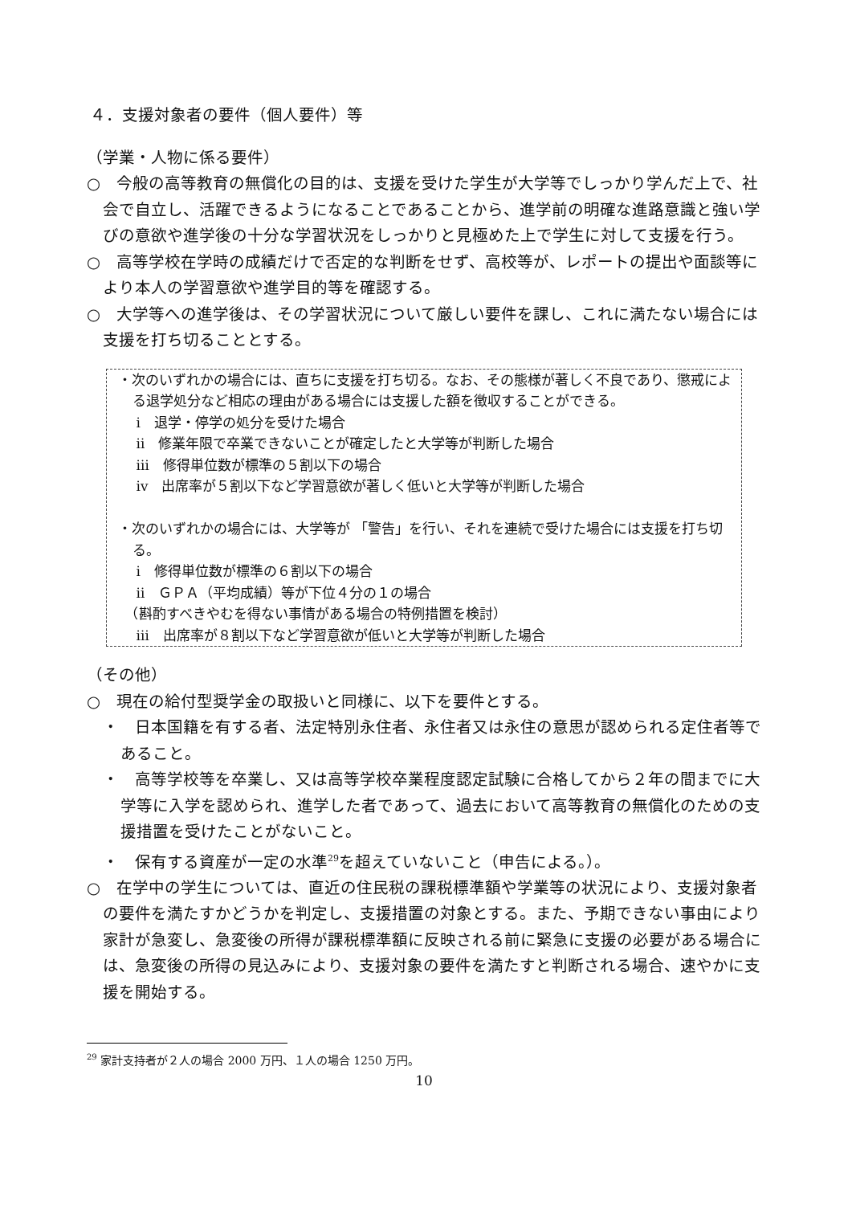４．支援対象者の要件（個人要件）等
（学業・人物に係る要件）
○　今般の高等教育の無償化の目的は、支援を受けた学生が大学等でしっかり学んだ上で、社会で自立し、活躍できるようになることであることから、進学前の明確な進路意識と強い学びの意欲や進学後の十分な学習状況をしっかりと見極めた上で学生に対して支援を行う。
○　高等学校在学時の成績だけで否定的な判断をせず、高校等が、レポートの提出や面談等により本人の学習意欲や進学目的等を確認する。
○　大学等への進学後は、その学習状況について厳しい要件を課し、これに満たない場合には支援を打ち切ることとする。
・次のいずれかの場合には、直ちに支援を打ち切る。なお、その態様が著しく不良であり、懲戒による退学処分など相応の理由がある場合には支援した額を徴収することができる。
　 ⅰ　退学・停学の処分を受けた場合
　 ⅱ　修業年限で卒業できないことが確定したと大学等が判断した場合
　 ⅲ　修得単位数が標準の５割以下の場合
　 ⅳ　出席率が５割以下など学習意欲が著しく低いと大学等が判断した場合
・次のいずれかの場合には、大学等が 「警告」を行い、それを連続で受けた場合には支援を打ち切る。
　 ⅰ　修得単位数が標準の６割以下の場合
　 ⅱ　ＧＰＡ（平均成績）等が下位４分の１の場合
　（斟酌すべきやむを得ない事情がある場合の特例措置を検討）
　 ⅲ　出席率が８割以下など学習意欲が低いと大学等が判断した場合
（その他）
○　現在の給付型奨学金の取扱いと同様に、以下を要件とする。
・　日本国籍を有する者、法定特別永住者、永住者又は永住の意思が認められる定住者等であること。
・　高等学校等を卒業し、又は高等学校卒業程度認定試験に合格してから２年の間までに大学等に入学を認められ、進学した者であって、過去において高等教育の無償化のための支援措置を受けたことがないこと。
・　保有する資産が一定の水準<sup>29</sup>を超えていないこと（申告による。）。
○　在学中の学生については、直近の住民税の課税標準額や学業等の状況により、支援対象者の要件を満たすかどうかを判定し、支援措置の対象とする。また、予期できない事由により家計が急変し、急変後の所得が課税標準額に反映される前に緊急に支援の必要がある場合には、急変後の所得の見込みにより、支援対象の要件を満たすと判断される場合、速やかに支援を開始する。
<sup>29</sup> 家計支持者が２人の場合 2000 万円、１人の場合 1250 万円。
10